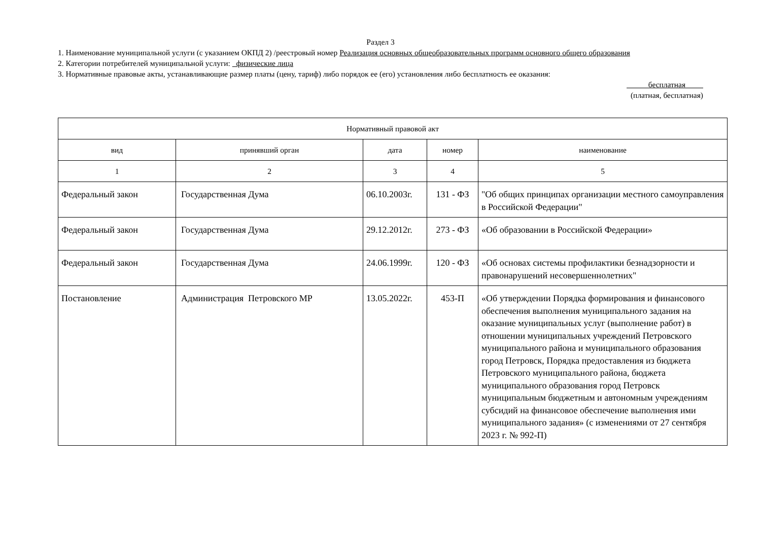Раздел 3
1. Наименование муниципальной услуги (с указанием ОКПД 2) /реестровый номер Реализация основных общеобразовательных программ основного общего образования
2. Категории потребителей муниципальной услуги: физические лица
3. Нормативные правовые акты, устанавливающие размер платы (цену, тариф) либо порядок ее (его) установления либо бесплатность ее оказания:
бесплатная
(платная, бесплатная)
| Нормативный правовой акт | | | | |
| --- | --- | --- | --- | --- |
| вид | принявший орган | дата | номер | наименование |
| 1 | 2 | 3 | 4 | 5 |
| Федеральный закон | Государственная Дума | 06.10.2003г. | 131 - ФЗ | "Об общих принципах организации местного самоуправления в Российской Федерации" |
| Федеральный закон | Государственная Дума | 29.12.2012г. | 273 - ФЗ | «Об образовании в Российской Федерации» |
| Федеральный закон | Государственная Дума | 24.06.1999г. | 120 - ФЗ | «Об основах системы профилактики безнадзорности и правонарушений несовершеннолетних" |
| Постановление | Администрация Петровского МР | 13.05.2022г. | 453-П | «Об утверждении Порядка формирования и финансового обеспечения выполнения муниципального задания на оказание муниципальных услуг (выполнение работ) в отношении муниципальных учреждений Петровского муниципального района и муниципального образования город Петровск, Порядка предоставления из бюджета Петровского муниципального района, бюджета муниципального образования город Петровск муниципальным бюджетным и автономным учреждениям субсидий на финансовое обеспечение выполнения ими муниципального задания» (с изменениями от 27 сентября 2023 г. № 992-П) |